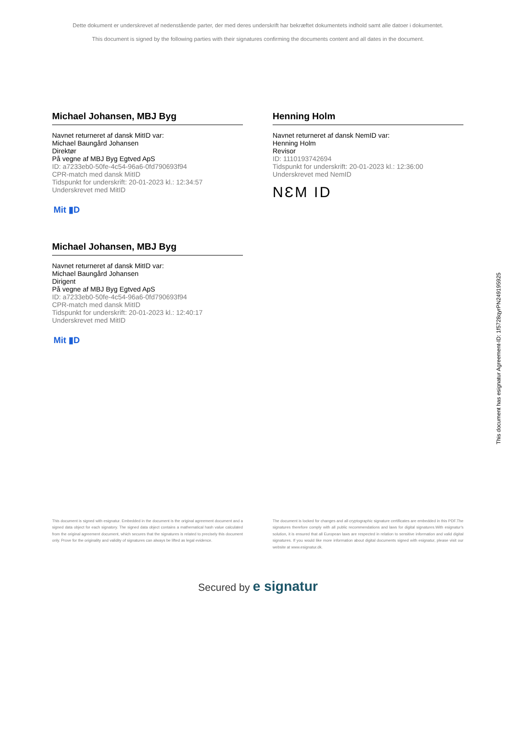Dette dokument er underskrevet af nedenstående parter, der med deres underskrift har bekræftet dokumentets indhold samt alle datoer i dokumentet.
This document is signed by the following parties with their signatures confirming the documents content and all dates in the document.
Michael Johansen, MBJ Byg
Navnet returneret af dansk MitID var:
Michael Baungård Johansen
Direktør
På vegne af MBJ Byg Egtved ApS
ID: a7233eb0-50fe-4c54-96a6-0fd790693f94
CPR-match med dansk MitID
Tidspunkt for underskrift: 20-01-2023 kl.: 12:34:57
Underskrevet med MitID
Mit ▮D
Henning Holm
Navnet returneret af dansk NemID var:
Henning Holm
Revisor
ID: 1110193742694
Tidspunkt for underskrift: 20-01-2023 kl.: 12:36:00
Underskrevet med NemID
NƐM ID
Michael Johansen, MBJ Byg
Navnet returneret af dansk MitID var:
Michael Baungård Johansen
Dirigent
På vegne af MBJ Byg Egtved ApS
ID: a7233eb0-50fe-4c54-96a6-0fd790693f94
CPR-match med dansk MitID
Tidspunkt for underskrift: 20-01-2023 kl.: 12:40:17
Underskrevet med MitID
Mit ▮D
This document is signed with esignatur. Embedded in the document is the original agreement document and a signed data object for each signatory. The signed data object contains a mathematical hash value calculated from the original agreement document, which secures that the signatures is related to precisely this document only. Prove for the originality and validity of signatures can always be lifted as legal evidence.
The document is locked for changes and all cryptographic signature certificates are embedded in this PDF.The signatures therefore comply with all public recommendations and laws for digital signatures.With esignatur's solution, it is ensured that all European laws are respected in relation to sensitive information and valid digital signatures. If you would like more information about digital documents signed with esignatur, please visit our website at www.esignatur.dk.
Secured by e signatur
This document has esignatur Agreement-ID: 1f5728qyrPN249195925